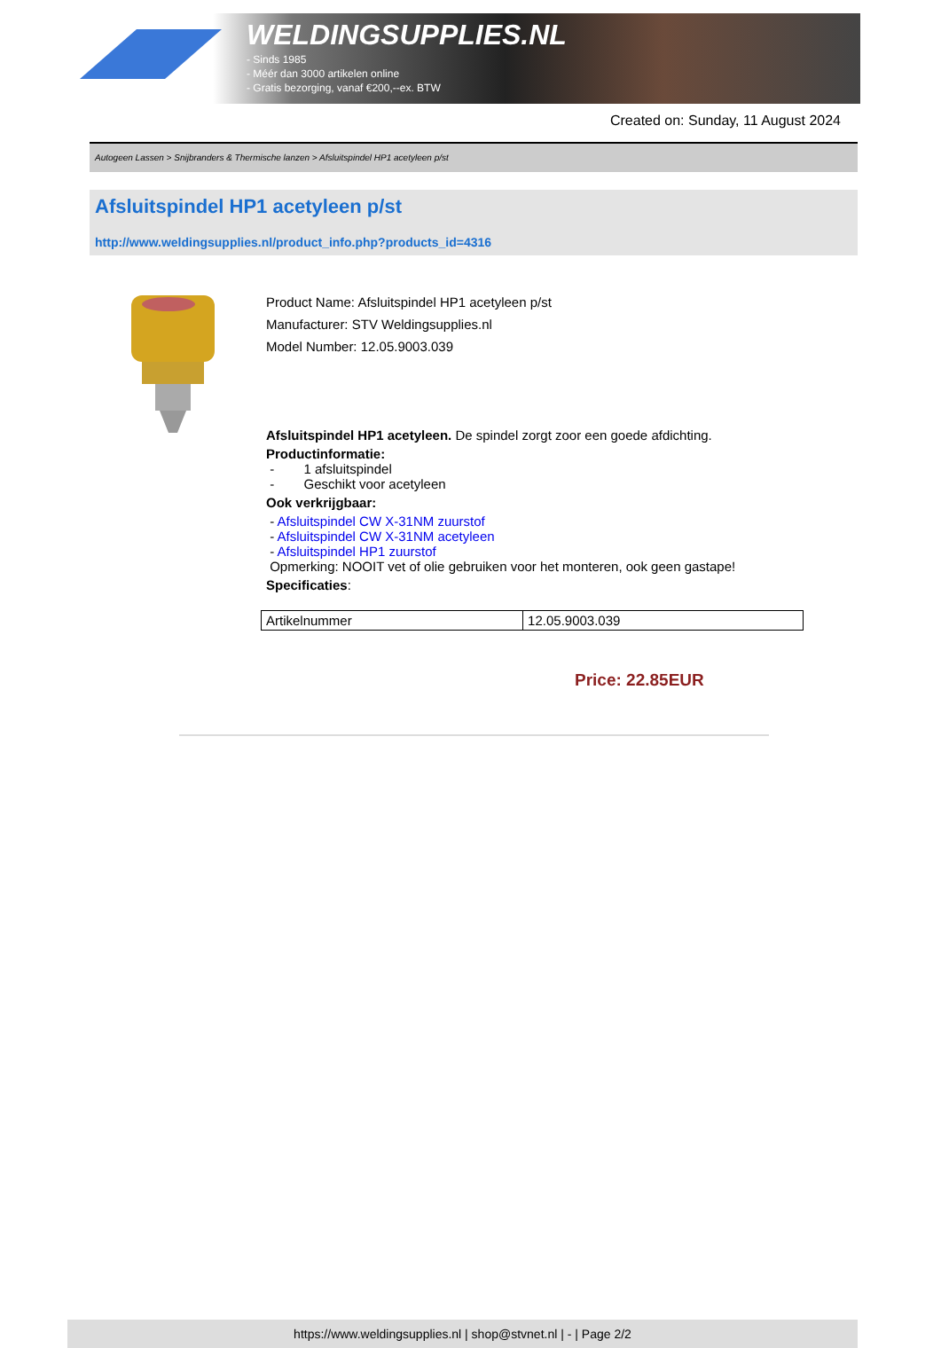WELDINGSUPPLIES.NL
- Sinds 1985
- Méér dan 3000 artikelen online
- Gratis bezorging, vanaf €200,--ex. BTW
Created on: Sunday, 11 August 2024
Autogeen Lassen > Snijbranders & Thermische lanzen > Afsluitspindel HP1 acetyleen p/st
Afsluitspindel HP1 acetyleen p/st
http://www.weldingsupplies.nl/product_info.php?products_id=4316
Product Name: Afsluitspindel HP1 acetyleen p/st
Manufacturer: STV Weldingsupplies.nl
Model Number: 12.05.9003.039
Afsluitspindel HP1 acetyleen. De spindel zorgt zoor een goede afdichting.
Productinformatie:
- 1 afsluitspindel
- Geschikt voor acetyleen
Ook verkrijgbaar:
- Afsluitspindel CW X-31NM zuurstof
- Afsluitspindel CW X-31NM acetyleen
- Afsluitspindel HP1 zuurstof
Opmerking: NOOIT vet of olie gebruiken voor het monteren, ook geen gastape!
Specificaties:
| Artikelnummer | 12.05.9003.039 |
Price: 22.85EUR
https://www.weldingsupplies.nl | shop@stvnet.nl | - | Page 2/2